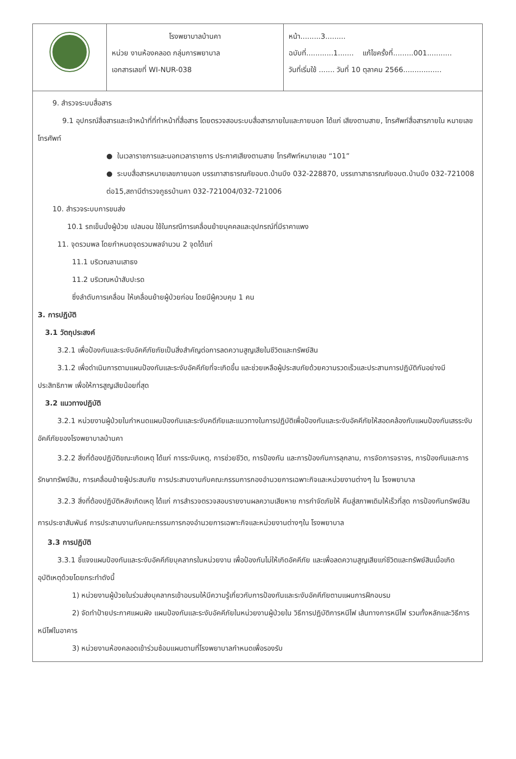| | โรงพยาบาลบ้านคา หน่วย งานห้องคลอด กลุ่มการพยาบาล เอกสารเลขที่ WI-NUR-038 | หน้า.........3......... ฉบับที่............1....... แก้ไขครั้งที่.........001........... วันที่เริ่มใช้ ....... วันที่ 10 ตุลาคม 2566................. |
9. สำรวจระบบสื่อสาร
9.1 อุปกรณ์สื่อสารและเจ้าหน้าที่ที่ทำหน้าที่สื่อสาร โดยตรวจสอบระบบสื่อสารภายในและภายนอก ได้แก่ เสียงตามสาย, โทรศัพท์สื่อสารภายใน หมายเลขโทรศัพท์
● ในเวลาราชการและนอกเวลาราชการ ประกาศเสียงตามสาย โทรศัพท์หมายเลข “101”
● ระบบสื่อสารหมายเลขภายนอก บรรเทาสาธารณภัยอบต.บ้านบึง 032-228870, บรรเทาสาธารณภัยอบต.บ้านบึง 032-721008 ต่อ15,สถานีตำรวจภูธรบ้านคา 032-721004/032-721006
10. สำรวจระบบการขนส่ง
10.1 รถเข็นนั่งผู้ป่วย เปลนอน ใช้ในกรณีการเคลื่อนย้ายบุคคลและอุปกรณ์ที่มีราคาแพง
11. จุดรวมพล โดยกำหนดจุดรวมพลจำนวน 2 จุดได้แก่
11.1 บริเวณลานเสาธง
11.2 บริเวณหน้าสับปะรด
ซึ่งลำดับการเคลื่อน ให้เคลื่อนย้ายผู้ป่วยก่อน โดยมีผู้ควบคุม 1 คน
3. การปฏิบัติ
3.1 วัตถุประสงค์
3.2.1 เพื่อป้องกันและระงับอัคคีภัยภัยเป็นสิ่งสำคัญต่อการลดความสูญเสียในชีวิตและทรัพย์สิน
3.1.2 เพื่อดำเนินการตามแผนป้องกันและระงับอัคคีภัยที่จะเกิดขึ้น และช่วยเหลือผู้ประสบภัยด้วยความรวดเร็วและประสานการปฏิบัติกันอย่างมีประสิทธิภาพ เพื่อให้การสูญเสียน้อยที่สุด
3.2 แนวทางปฏิบัติ
3.2.1 หน่วยงานผู้ป่วยในกำหนดแผนป้องกันและระงับคดีภัยและแนวทางในการปฏิบัติเพื่อป้องกันและระงับอัคคีภัยให้สอดคล้องกับแผนป้องกันเสรระงับอัคคีภัยของโรงพยาบาลบ้านคา
3.2.2 สิ่งที่ต้องปฏิบัติขณะเกิดเหตุ ได้แก่ การระงับเหตุ, การช่วยชีวิต, การป้องกัน และการป้องกันการลุกลาม, การจัดการจราจร, การป้องกันและการรักษาทรัพย์สิน, การเคลื่อนย้ายผู้ประสบภัย การประสานงานกับคณะกรรมการกองอำนวยการเฉพาะกิจและหน่วยงานต่างๆ ใน โรงพยาบาล
3.2.3 สิ่งที่ต้องปฏิบัติหลังเกิดเหตุ ได้แก่ การสำรวจตรวจสอบรายงานผลความเสียหาย การกำจัดภัยให้ คืนสู่สภาพเดิมให้เร็วที่สุด การป้องกันทรัพย์สิน การประชาสัมพันธ์ การประสานงานกับคณะกรรมการกองอำนวยการเฉพาะกิจและหน่วยงานต่างๆใน โรงพยาบาล
3.3 การปฏิบัติ
3.3.1 ชี้แจงแผนป้องกันและระงับอัคคีภัยบุคลากรในหน่วยงาน เพื่อป้องกันไม่ให้เกิดอัคคีภัย และเพื่อลดความสูญเสียแก่ชีวิตและทรัพย์สินเมื่อเกิดอุบัติเหตุด้วยโดยกระทำดังนี้
1) หน่วยงานผู้ป่วยในร่วมส่งบุคลากรเข้าอบรมให้มีความรู้เกี่ยวกับการป้องกันและระงับอัคคีภัยตามแผนการฝึกอบรม
2) จัดทำป้ายประกาศแผนผัง แผนป้องกันและระงับอัคคีภัยในหน่วยงานผู้ป่วยใน วิธีการปฏิบัติการหนีไฟ เส้นทางการหนีไฟ รวมทั้งหลักและวิธีการหนีไฟในอาคาร
3) หน่วยงานห้องคลอดเข้าร่วมซ้อมแผนตามที่โรงพยาบาลกำหนดเพื่อรองรับ